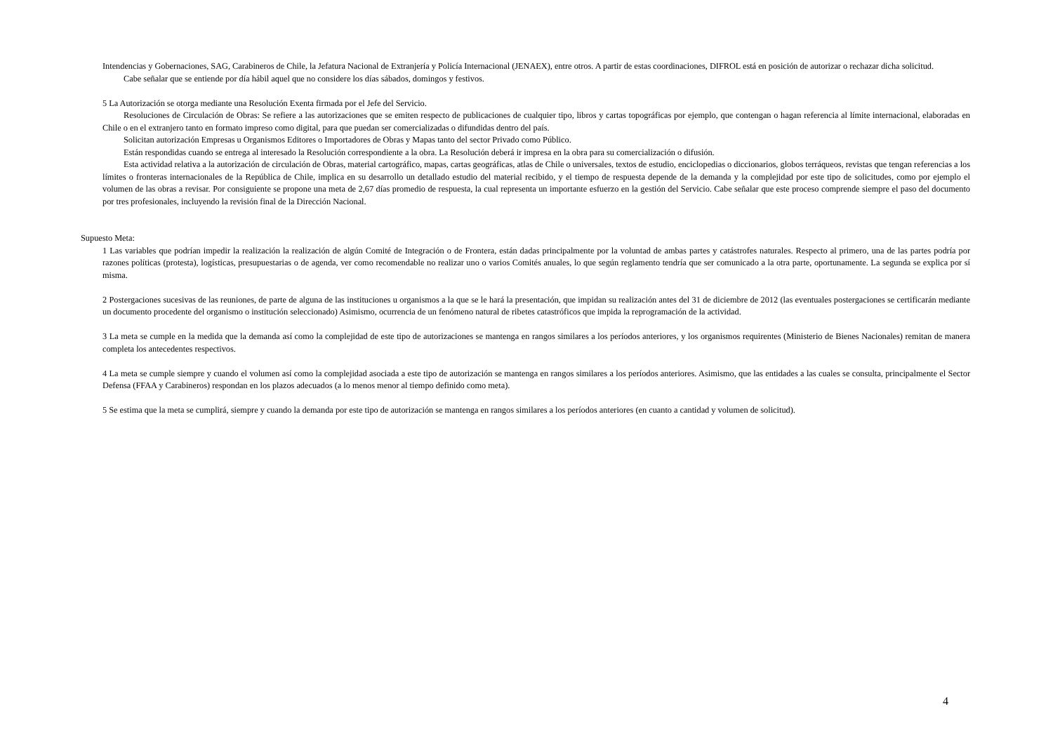Intendencias y Gobernaciones, SAG, Carabineros de Chile, la Jefatura Nacional de Extranjería y Policía Internacional (JENAEX), entre otros. A partir de estas coordinaciones, DIFROL está en posición de autorizar o rechazar dicha solicitud.
Cabe señalar que se entiende por día hábil aquel que no considere los días sábados, domingos y festivos.
5 La Autorización se otorga mediante una Resolución Exenta firmada por el Jefe del Servicio.
Resoluciones de Circulación de Obras: Se refiere a las autorizaciones que se emiten respecto de publicaciones de cualquier tipo, libros y cartas topográficas por ejemplo, que contengan o hagan referencia al límite internacional, elaboradas en Chile o en el extranjero tanto en formato impreso como digital, para que puedan ser comercializadas o difundidas dentro del país.
Solicitan autorización Empresas u Organismos Editores o Importadores de Obras y Mapas tanto del sector Privado como Público.
Están respondidas cuando se entrega al interesado la Resolución correspondiente a la obra. La Resolución deberá ir impresa en la obra para su comercialización o difusión.
Esta actividad relativa a la autorización de circulación de Obras, material cartográfico, mapas, cartas geográficas, atlas de Chile o universales, textos de estudio, enciclopedias o diccionarios, globos terráqueos, revistas que tengan referencias a los límites o fronteras internacionales de la República de Chile, implica en su desarrollo un detallado estudio del material recibido, y el tiempo de respuesta depende de la demanda y la complejidad por este tipo de solicitudes, como por ejemplo el volumen de las obras a revisar. Por consiguiente se propone una meta de 2,67 días promedio de respuesta, la cual representa un importante esfuerzo en la gestión del Servicio. Cabe señalar que este proceso comprende siempre el paso del documento por tres profesionales, incluyendo la revisión final de la Dirección Nacional.
Supuesto Meta:
1 Las variables que podrían impedir la realización la realización de algún Comité de Integración o de Frontera, están dadas principalmente por la voluntad de ambas partes y catástrofes naturales. Respecto al primero, una de las partes podría por razones políticas (protesta), logísticas, presupuestarias o de agenda, ver como recomendable no realizar uno o varios Comités anuales, lo que según reglamento tendría que ser comunicado a la otra parte, oportunamente. La segunda se explica por sí misma.
2 Postergaciones sucesivas de las reuniones, de parte de alguna de las instituciones u organismos a la que se le hará la presentación, que impidan su realización antes del 31 de diciembre de 2012 (las eventuales postergaciones se certificarán mediante un documento procedente del organismo o institución seleccionado) Asimismo, ocurrencia de un fenómeno natural de ribetes catastróficos que impida la reprogramación de la actividad.
3 La meta se cumple en la medida que la demanda así como la complejidad de este tipo de autorizaciones se mantenga en rangos similares a los períodos anteriores, y los organismos requirentes (Ministerio de Bienes Nacionales) remitan de manera completa los antecedentes respectivos.
4 La meta se cumple siempre y cuando el volumen así como la complejidad asociada a este tipo de autorización se mantenga en rangos similares a los períodos anteriores. Asimismo, que las entidades a las cuales se consulta, principalmente el Sector Defensa (FFAA y Carabineros) respondan en los plazos adecuados (a lo menos menor al tiempo definido como meta).
5 Se estima que la meta se cumplirá, siempre y cuando la demanda por este tipo de autorización se mantenga en rangos similares a los períodos anteriores (en cuanto a cantidad y volumen de solicitud).
4